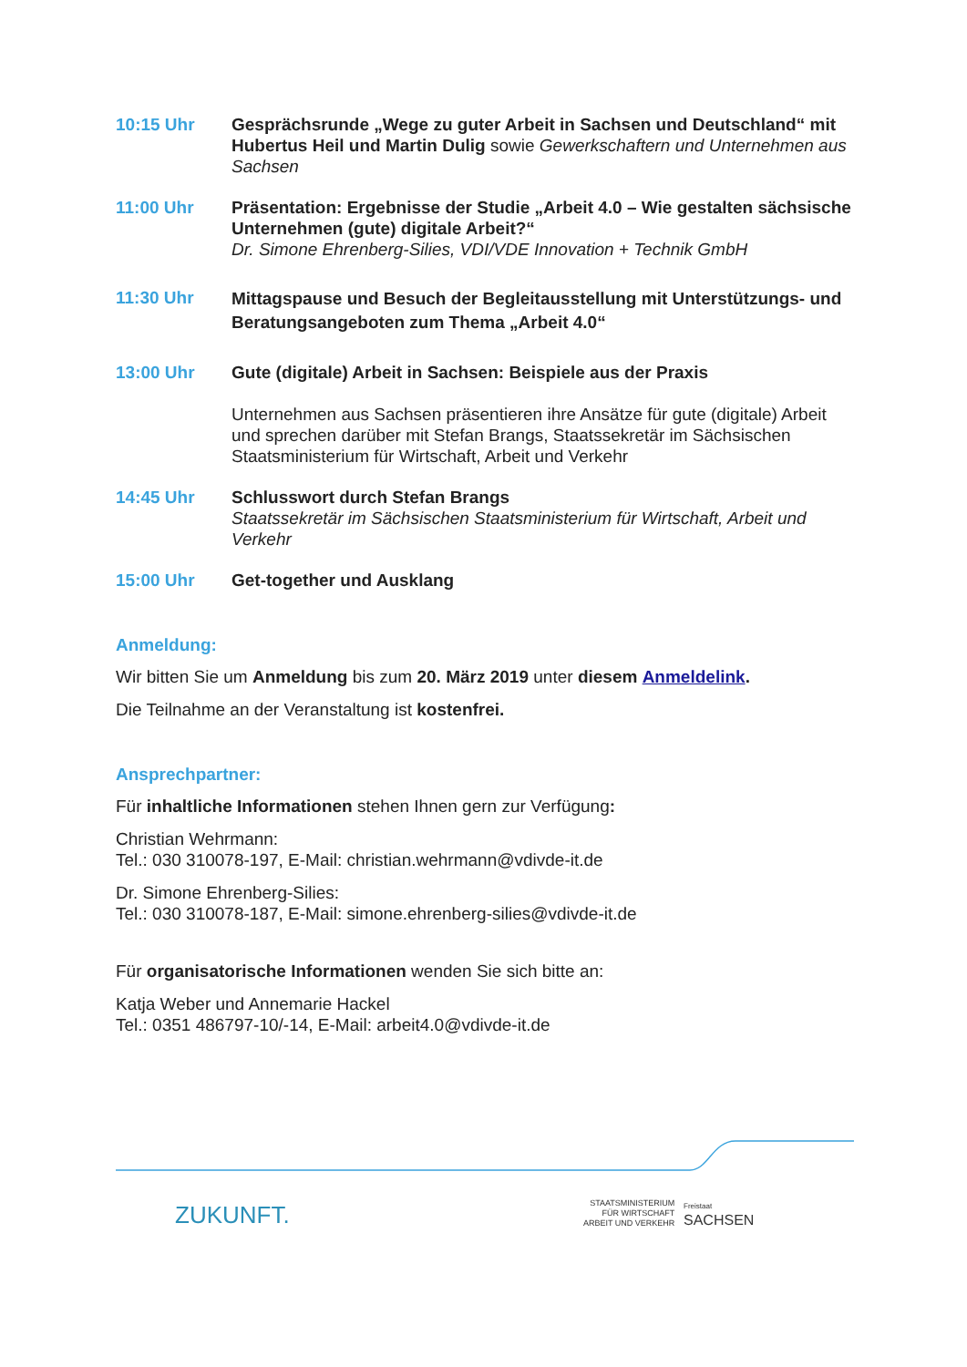10:15 Uhr Gesprächsrunde „Wege zu guter Arbeit in Sachsen und Deutschland“ mit Hubertus Heil und Martin Dulig sowie Gewerkschaftern und Unternehmen aus Sachsen
11:00 Uhr Präsentation: Ergebnisse der Studie „Arbeit 4.0 – Wie gestalten sächsische Unternehmen (gute) digitale Arbeit?“
Dr. Simone Ehrenberg-Silies, VDI/VDE Innovation + Technik GmbH
11:30 Uhr
Mittagspause und Besuch der Begleitausstellung mit Unterstützungs- und Beratungsangeboten zum Thema „Arbeit 4.0“
13:00 Uhr Gute (digitale) Arbeit in Sachsen: Beispiele aus der Praxis
Unternehmen aus Sachsen präsentieren ihre Ansätze für gute (digitale) Arbeit und sprechen darüber mit Stefan Brangs, Staatssekretär im Sächsischen Staatsministerium für Wirtschaft, Arbeit und Verkehr
14:45 Uhr Schlusswort durch Stefan Brangs
Staatssekretär im Sächsischen Staatsministerium für Wirtschaft, Arbeit und Verkehr
15:00 Uhr Get-together und Ausklang
Anmeldung:
Wir bitten Sie um Anmeldung bis zum 20. März 2019 unter diesem Anmeldelink.
Die Teilnahme an der Veranstaltung ist kostenfrei.
Ansprechpartner:
Für inhaltliche Informationen stehen Ihnen gern zur Verfügung:
Christian Wehrmann:
Tel.: 030 310078-197, E-Mail: christian.wehrmann@vdivde-it.de
Dr. Simone Ehrenberg-Silies:
Tel.: 030 310078-187, E-Mail: simone.ehrenberg-silies@vdivde-it.de
Für organisatorische Informationen wenden Sie sich bitte an:
Katja Weber und Annemarie Hackel
Tel.: 0351 486797-10/-14, E-Mail: arbeit4.0@vdivde-it.de
ZUKUNFT.
STAATSMINISTERIUM
FÜR WIRTSCHAFT
ARBEIT UND VERKEHR
Freistaat
SACHSEN